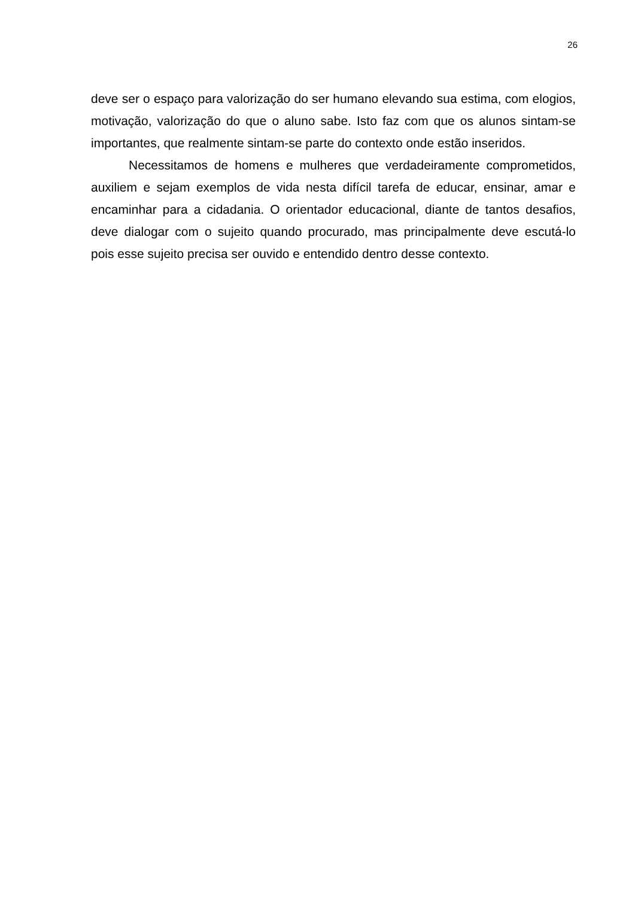26
deve ser o espaço para valorização do ser humano elevando sua estima, com elogios, motivação, valorização do que o aluno sabe. Isto faz com que os alunos sintam-se importantes, que realmente sintam-se parte do contexto onde estão inseridos.
Necessitamos de homens e mulheres que verdadeiramente comprometidos, auxiliem e sejam exemplos de vida nesta difícil tarefa de educar, ensinar, amar e encaminhar para a cidadania. O orientador educacional, diante de tantos desafios, deve dialogar com o sujeito quando procurado, mas principalmente deve escutá-lo pois esse sujeito precisa ser ouvido e entendido dentro desse contexto.